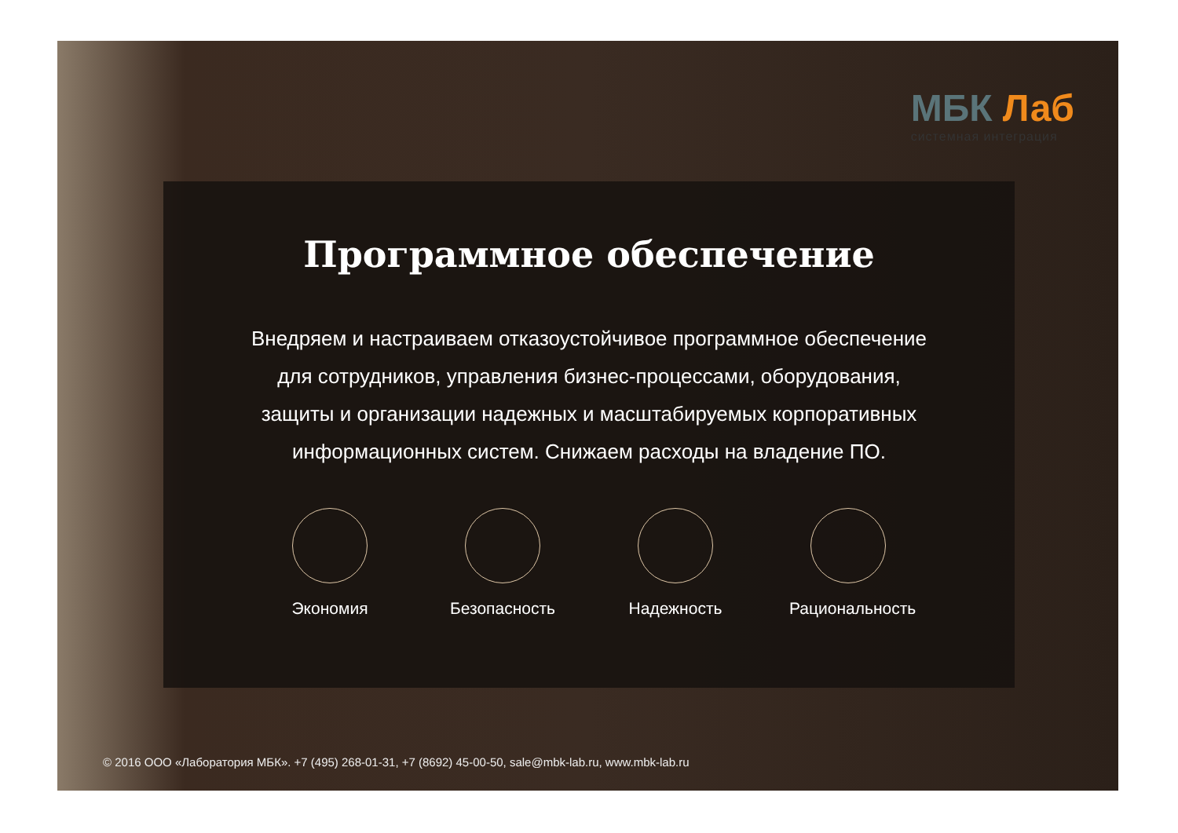МБК Лаб
системная интеграция
Программное обеспечение
Внедряем и настраиваем отказоустойчивое программное обеспечение для сотрудников, управления бизнес-процессами, оборудования, защиты и организации надежных и масштабируемых корпоративных информационных систем. Снижаем расходы на владение ПО.
Экономия Безопасность Надежность Рациональность
© 2016 ООО «Лаборатория МБК». +7 (495) 268-01-31, +7 (8692) 45-00-50, sale@mbk-lab.ru, www.mbk-lab.ru